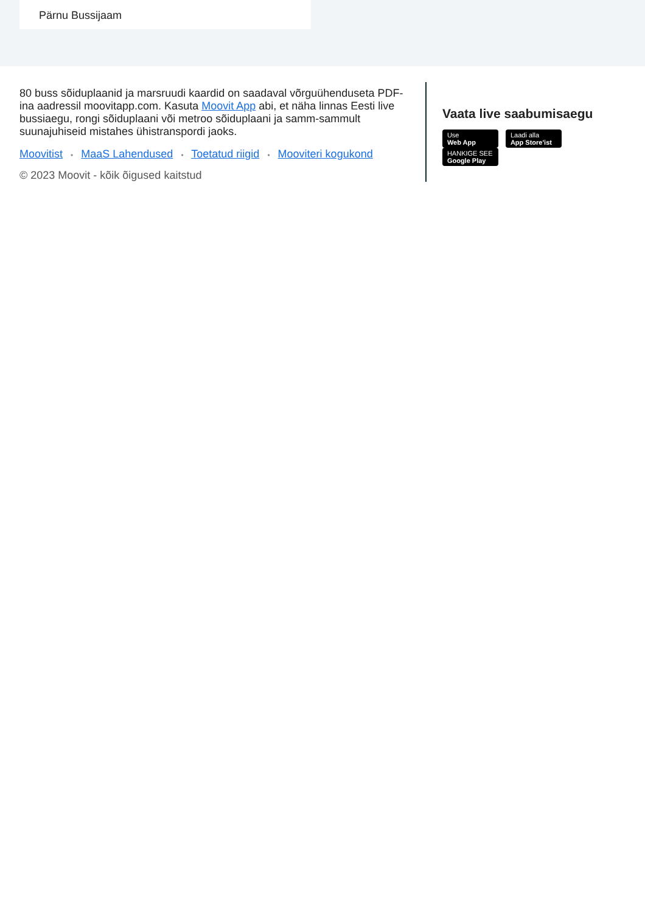Pärnu Bussijaam
80 buss sõiduplaanid ja marsruudi kaardid on saadaval võrguühenduseta PDF-ina aadressil moovitapp.com. Kasuta Moovit App abi, et näha linnas Eesti live bussiaegu, rongi sõiduplaani või metroo sõiduplaani ja samm-sammult suunajuhiseid mistahes ühistranspordi jaoks.
Moovitist • MaaS Lahendused • Toetatud riigid • Mooviteri kogukond
© 2023 Moovit - kõik õigused kaitstud
Vaata live saabumisaegu
Use Web App
Laadi alla App Store'ist
HANKIGE SEE Google Play